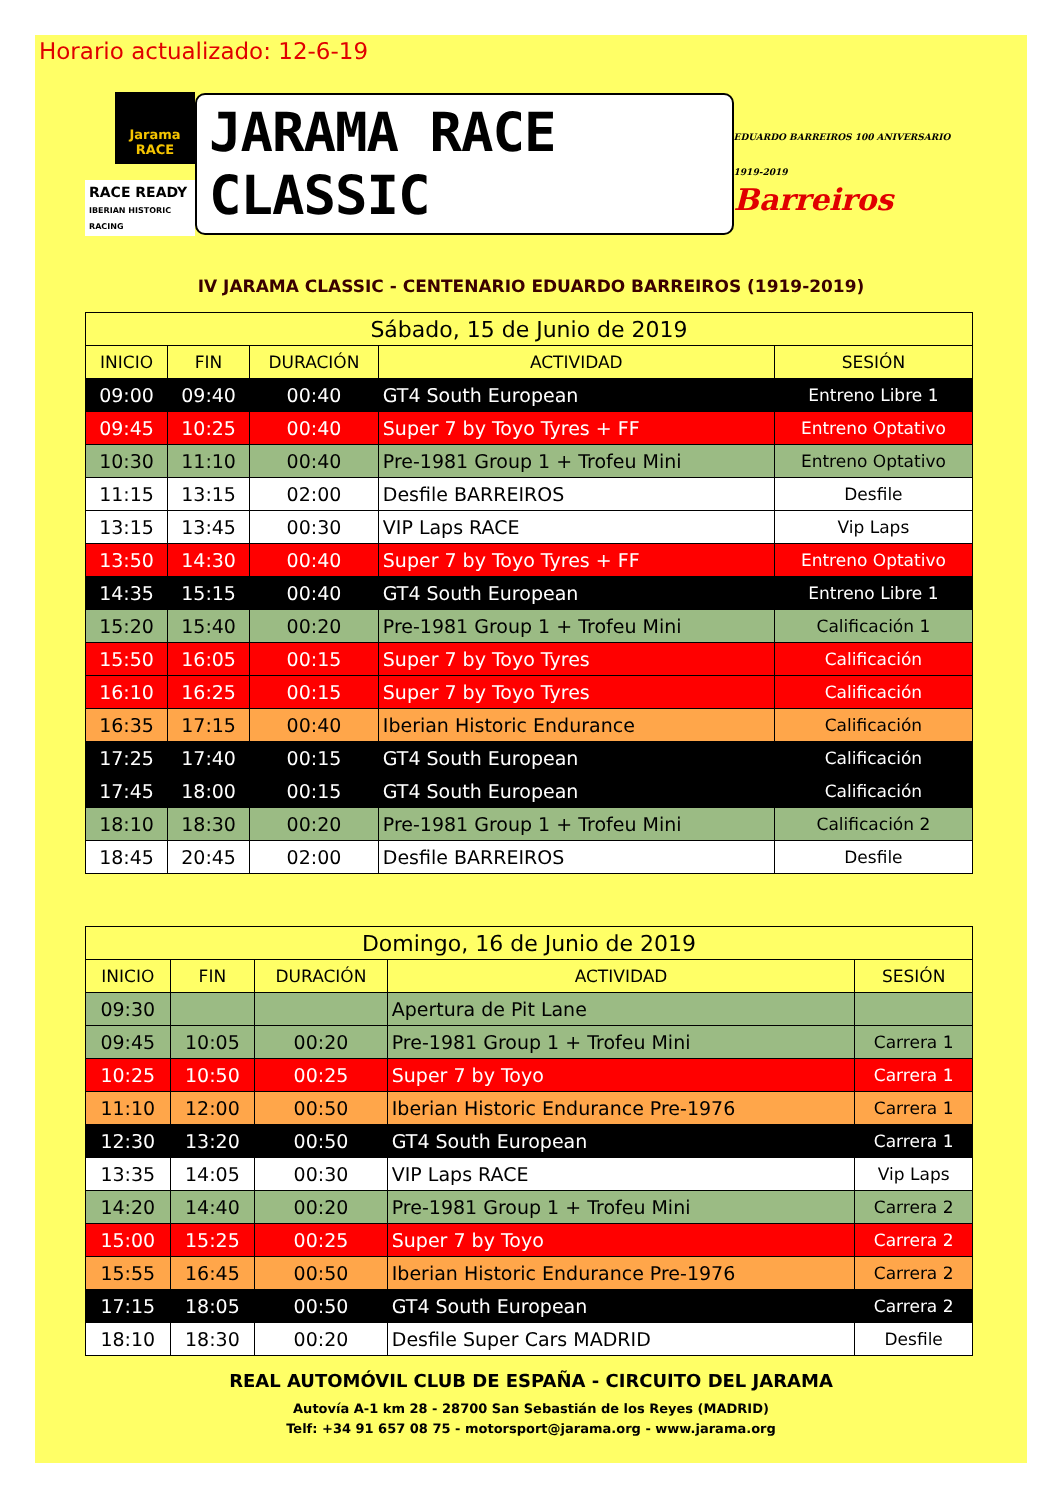Horario actualizado: 12-6-19
Jarama RACE
RACE READY
IBERIAN HISTORIC RACING
JARAMA RACE CLASSIC
EDUARDO BARREIROS 100 ANIVERSARIO 1919-2019
Barreiros
IV JARAMA CLASSIC - CENTENARIO EDUARDO BARREIROS (1919-2019)
| Sábado, 15 de Junio de 2019 | | | | |
| --- | --- | --- | --- | --- |
| INICIO | FIN | DURACIÓN | ACTIVIDAD | SESIÓN |
| 09:00 | 09:40 | 00:40 | GT4 South European | Entreno Libre 1 |
| 09:45 | 10:25 | 00:40 | Super 7 by Toyo Tyres + FF | Entreno Optativo |
| 10:30 | 11:10 | 00:40 | Pre-1981 Group 1 + Trofeu Mini | Entreno Optativo |
| 11:15 | 13:15 | 02:00 | Desfile BARREIROS | Desfile |
| 13:15 | 13:45 | 00:30 | VIP Laps RACE | Vip Laps |
| 13:50 | 14:30 | 00:40 | Super 7 by Toyo Tyres + FF | Entreno Optativo |
| 14:35 | 15:15 | 00:40 | GT4 South European | Entreno Libre 1 |
| 15:20 | 15:40 | 00:20 | Pre-1981 Group 1 + Trofeu Mini | Calificación 1 |
| 15:50 | 16:05 | 00:15 | Super 7 by Toyo Tyres | Calificación |
| 16:10 | 16:25 | 00:15 | Super 7 by Toyo Tyres | Calificación |
| 16:35 | 17:15 | 00:40 | Iberian Historic Endurance | Calificación |
| 17:25 | 17:40 | 00:15 | GT4 South European | Calificación |
| 17:45 | 18:00 | 00:15 | GT4 South European | Calificación |
| 18:10 | 18:30 | 00:20 | Pre-1981 Group 1 + Trofeu Mini | Calificación 2 |
| 18:45 | 20:45 | 02:00 | Desfile BARREIROS | Desfile |
| Domingo, 16 de Junio de 2019 | | | | |
| --- | --- | --- | --- | --- |
| INICIO | FIN | DURACIÓN | ACTIVIDAD | SESIÓN |
| 09:30 | | | Apertura de Pit Lane | |
| 09:45 | 10:05 | 00:20 | Pre-1981 Group 1 + Trofeu Mini | Carrera 1 |
| 10:25 | 10:50 | 00:25 | Super 7 by Toyo | Carrera 1 |
| 11:10 | 12:00 | 00:50 | Iberian Historic Endurance Pre-1976 | Carrera 1 |
| 12:30 | 13:20 | 00:50 | GT4 South European | Carrera 1 |
| 13:35 | 14:05 | 00:30 | VIP Laps RACE | Vip Laps |
| 14:20 | 14:40 | 00:20 | Pre-1981 Group 1 + Trofeu Mini | Carrera 2 |
| 15:00 | 15:25 | 00:25 | Super 7 by Toyo | Carrera 2 |
| 15:55 | 16:45 | 00:50 | Iberian Historic Endurance Pre-1976 | Carrera 2 |
| 17:15 | 18:05 | 00:50 | GT4 South European | Carrera 2 |
| 18:10 | 18:30 | 00:20 | Desfile Super Cars MADRID | Desfile |
REAL AUTOMÓVIL CLUB DE ESPAÑA - CIRCUITO DEL JARAMA
Autovía A-1 km 28 - 28700 San Sebastián de los Reyes (MADRID)
Telf: +34 91 657 08 75 - motorsport@jarama.org - www.jarama.org